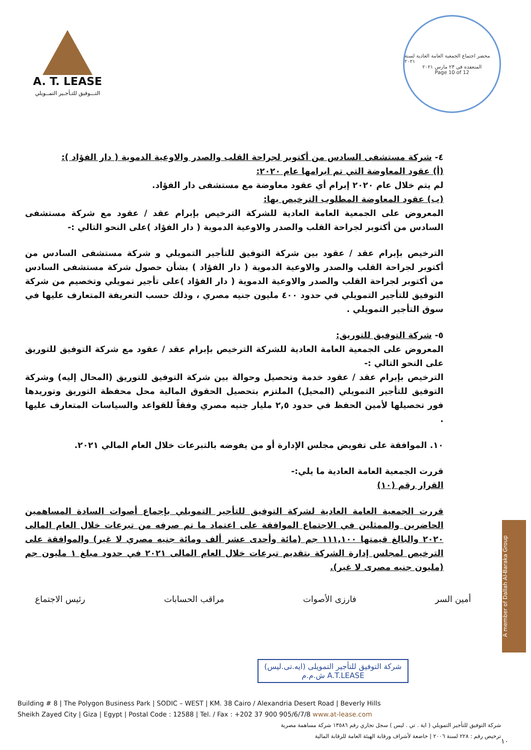A. T. LEASE
التـــوفيق للتـأجـير التمــويلي
محضر اجتماع الجمعية العامة العادية لسنة ٢٠٢١
المنعقدة في ٢٣ مارس ٢٠٢١
Page 10 of 12
٤- شركة مستشفى السادس من أكتوبر لجراحة القلب والصدر والاوعية الدموية ( دار الفؤاد ):
(أ) عقود المعاوضة التي تم ابرامها عام ٢٠٢٠:
لم يتم خلال عام ٢٠٢٠ إبرام أي عقود معاوضة مع مستشفى دار الفؤاد.
(ب) عقود المعاوضة المطلوب الترخيص بها:
المعروض على الجمعية العامة العادية للشركة الترخيص بإبرام عقد / عقود مع شركة مستشفى السادس من أكتوبر لجراحة القلب والصدر والاوعية الدموية ( دار الفؤاد )على النحو التالي :-
الترخيص بإبرام عقد / عقود بين شركة التوفيق للتأجير التمويلي و شركة مستشفى السادس من أكتوبر لجراحة القلب والصدر والاوعية الدموية ( دار الفؤاد ) بشأن حصول شركة مستشفى السادس من أكتوبر لجراحة القلب والصدر والاوعية الدموية ( دار الفؤاد )على تأجير تمويلي وتخصيم من شركة التوفيق للتأجير التمويلي في حدود ٤٠٠ مليون جنيه مصري ، وذلك حسب التعريفة المتعارف عليها في سوق التأجير التمويلي .
٥- شركة التوفيق للتوريق:
المعروض على الجمعية العامة العادية للشركة الترخيص بإبرام عقد / عقود مع شركة التوفيق للتوريق على النحو التالي :-
الترخيص بإبرام عقد / عقود خدمة وتحصيل وحوالة بين شركة التوفيق للتوريق (المحال إليه) وشركة التوفيق للتأجير التمويلي (المحيل) الملتزم بتحصيل الحقوق المالية محل محفظة التوريق وتوريدها فور تحصيلها لأمين الحفظ في حدود ٢,٥ مليار جنيه مصري وفقاً للقواعد والسياسات المتعارف عليها .
١٠. الموافقة على تفويض مجلس الإدارة أو من يفوضه بالتبرعات خلال العام المالي ٢٠٢١.
قررت الجمعية العامة العادية ما يلي:-
القرار رقم (١٠)
قررت الجمعية العامة العادية لشركة التوفيق للتأجير التمويلي بإجماع أصوات السادة المساهمين الحاضرين والممثلين في الاجتماع الموافقة على اعتماد ما تم صرفه من تبرعات خلال العام المالى ٢٠٢٠ والبالغ قيمتها ١١١,١٠٠ جم (مائة وأحدى عشر ألف ومائة جنيه مصري لا غير) والموافقة على الترخيص لمجلس إدارة الشركة بتقديم تبرعات خلال العام المالى ٢٠٢١ في حدود مبلغ ١ مليون جم (مليون جنيه مصرى لا غير).
أمين السر فارزى الأصوات مراقب الحسابات رئيس الاجتماع
شركة التوفيق للتأجير التمويلى (ايه.تى.ليس) A.T.LEASE ش.م.م
Building # 8 | The Polygon Business Park | SODIC – WEST | KM. 38 Cairo / Alexandria Desert Road | Beverly Hills
Sheikh Zayed City | Giza | Egypt | Postal Code : 12588 | Tel. / Fax : +202 37 900 905/6/7/8 www.at-lease.com
شركة التوفيق للتأجير التمويلي ( اية . تي . ليس ) سجل تجاري رقم ١٣٥٨٦ شركة مساهمة مصرية
ترخيص رقم : ٢٢٨ لسنة ٢٠٠٦ | خاضعة لأشراف ورقابة الهيئة العامة للرقابة المالية
A member of Dallah Al-Baraka Group
١٠